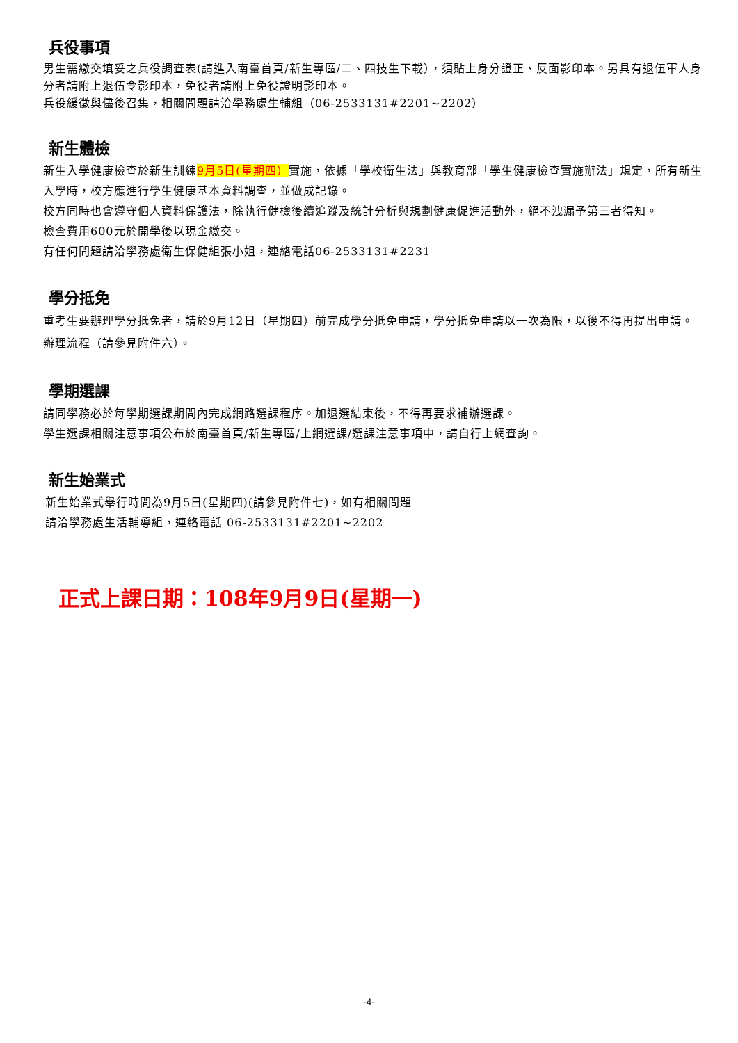兵役事項
男生需繳交填妥之兵役調查表(請進入南臺首頁/新生專區/二、四技生下載），須貼上身分證正、反面影印本。另具有退伍軍人身分者請附上退伍令影印本，免役者請附上免役證明影印本。
兵役緩徵與儘後召集，相關問題請洽學務處生輔組（06-2533131#2201~2202）
新生體檢
新生入學健康檢查於新生訓練9月5日(星期四）實施，依據「學校衛生法」與教育部「學生健康檢查實施辦法」規定，所有新生入學時，校方應進行學生健康基本資料調查，並做成記錄。
校方同時也會遵守個人資料保護法，除執行健檢後續追蹤及統計分析與規劃健康促進活動外，絕不洩漏予第三者得知。
檢查費用600元於開學後以現金繳交。
有任何問題請洽學務處衛生保健組張小姐，連絡電話06-2533131#2231
學分抵免
重考生要辦理學分抵免者，請於9月12日（星期四）前完成學分抵免申請，學分抵免申請以一次為限，以後不得再提出申請。辦理流程（請參見附件六）。
學期選課
請同學務必於每學期選課期間內完成網路選課程序。加退選結束後，不得再要求補辦選課。
學生選課相關注意事項公布於南臺首頁/新生專區/上網選課/選課注意事項中，請自行上網查詢。
新生始業式
新生始業式舉行時間為9月5日(星期四)(請參見附件七)，如有相關問題
請洽學務處生活輔導組，連絡電話 06-2533131#2201~2202
正式上課日期：108年9月9日(星期一)
-4-